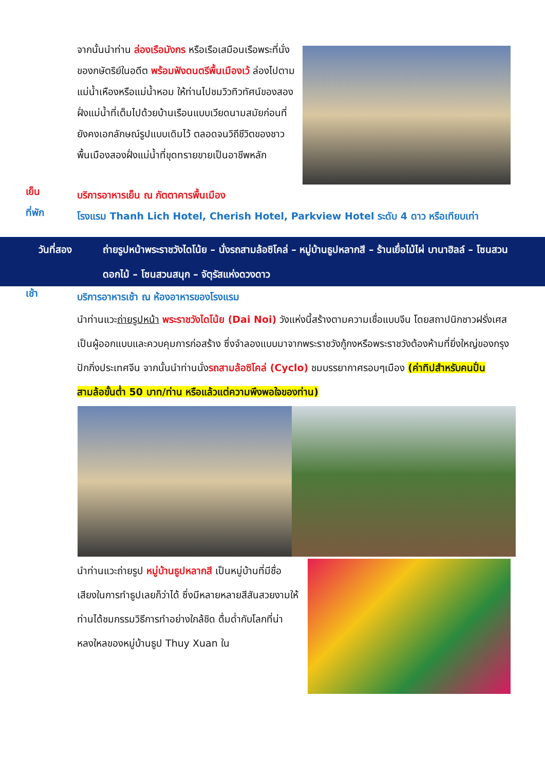จากนั้นนำท่าน ล่องเรือมังกร หรือเรือเสมือนเรือพระที่นั่งของกษัตริย์ในอดีต พร้อมฟังดนตรีพื้นเมืองเว้ ล่องไปตามแม่น้ำเหืองหรือแม่น้ำหอม ให้ท่านไปชมวิวทิวทัศน์ของสองฝั่งแม่น้ำที่เต็มไปด้วยบ้านเรือนแบบเวียดนามสมัยก่อนที่ยังคงเอกลักษณ์รูปแบบเดิมไว้ ตลอดจนวิถีชีวิตของชาวพื้นเมืองสองฝั่งแม่น้ำที่ขุดทรายขายเป็นอาชีพหลัก
เย็น
บริการอาหารเย็น ณ ภัตตาคารพื้นเมือง
ที่พัก
โรงแรม Thanh Lich Hotel, Cherish Hotel, Parkview Hotel ระดับ 4 ดาว หรือเทียบเท่า
วันที่สอง ถ่ายรูปหน้าพระราชวังไดโน้ย – นั่งรถสามล้อซิโคล่ – หมู่บ้านธูปหลากสี – ร้านเยื่อไม้ไผ่ บานาฮิลล์ – โซนสวนดอกไม้ – โซนสวนสนุก – จัตุรัสแห่งดวงดาว
เช้า
บริการอาหารเช้า ณ ห้องอาหารของโรงแรม
นำท่านแวะถ่ายรูปหน้า พระราชวังไดโน้ย (Dai Noi) วังแห่งนี้สร้างตามความเชื่อแบบจีน โดยสถาปนิกชาวฝรั่งเศส เป็นผู้ออกแบบและควบคุมการก่อสร้าง ซึ่งจำลองแบบมาจากพระราชวังกู้กงหรือพระราชวังต้องห้ามที่ยิ่งใหญ่ของกรุงปักกิ่งประเทศจีน จากนั้นนำท่านนั่งรถสามล้อซิโคล่ (Cyclo) ชมบรรยากาศรอบๆเมือง (ค่าทิปสำหรับคนปั่นสามล้อขั้นต่ำ 50 บาท/ท่าน หรือแล้วแต่ความพึงพอใจของท่าน)
นำท่านแวะถ่ายรูป หมู่บ้านธูปหลากสี เป็นหมู่บ้านที่มีชื่อเสียงในการทำธูปเลยก็ว่าได้ ซึ่งมีหลายหลายสีสันสวยงามให้ท่านได้ชมกรรมวิธีการทำอย่างใกล้ชิด ดื่มด่ำกับโลกที่น่าหลงใหลของหมู่บ้านธูป Thuy Xuan ใน